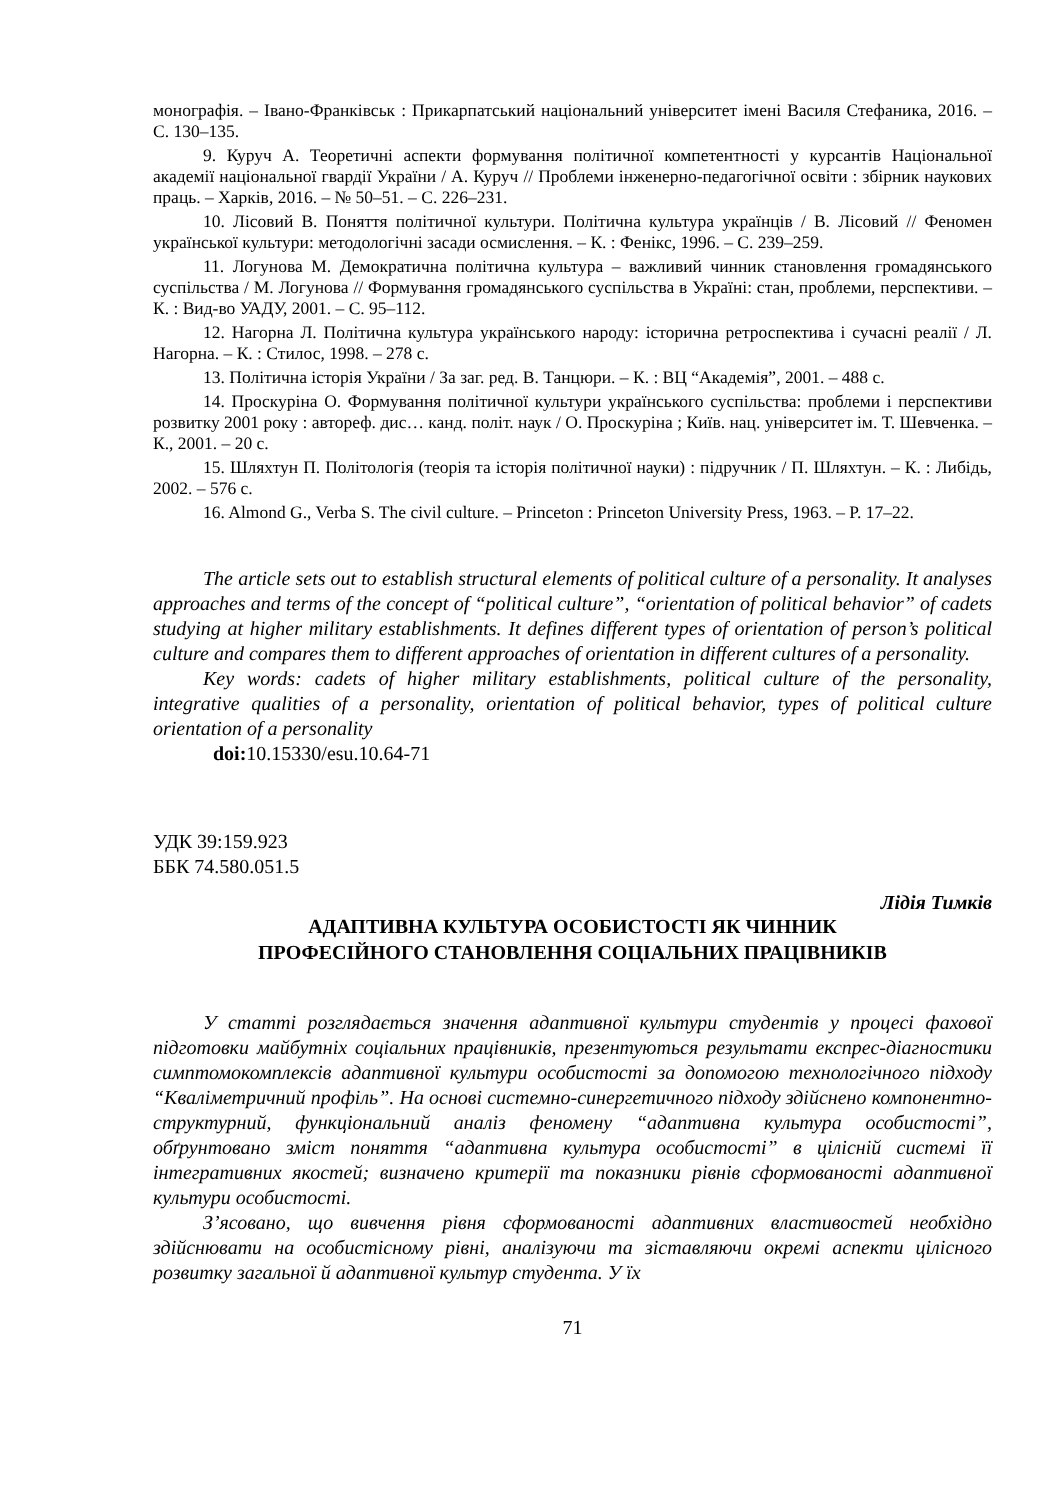монографія. – Івано-Франківськ : Прикарпатський національний університет імені Василя Стефаника, 2016. – С. 130–135.
9. Куруч А. Теоретичні аспекти формування політичної компетентності у курсантів Національної академії національної гвардії України / А. Куруч // Проблеми інженерно-педагогічної освіти : збірник наукових праць. – Харків, 2016. – № 50–51. – С. 226–231.
10. Лісовий В. Поняття політичної культури. Політична культура українців / В. Лісовий // Феномен української культури: методологічні засади осмислення. – К. : Фенікс, 1996. – С. 239–259.
11. Логунова М. Демократична політична культура – важливий чинник становлення громадянського суспільства / М. Логунова // Формування громадянського суспільства в Україні: стан, проблеми, перспективи. – К. : Вид-во УАДУ, 2001. – С. 95–112.
12. Нагорна Л. Політична культура українського народу: історична ретроспектива і сучасні реалії / Л. Нагорна. – К. : Стилос, 1998. – 278 с.
13. Політична історія України / За заг. ред. В. Танцюри. – К. : ВЦ “Академія”, 2001. – 488 с.
14. Проскуріна О. Формування політичної культури українського суспільства: проблеми і перспективи розвитку 2001 року : автореф. дис… канд. політ. наук / О. Проскуріна ; Київ. нац. університет ім. Т. Шевченка. – К., 2001. – 20 с.
15. Шляхтун П. Політологія (теорія та історія політичної науки) : підручник / П. Шляхтун. – К. : Либідь, 2002. – 576 с.
16. Almond G., Verba S. The civil culture. – Princeton : Princeton University Press, 1963. – P. 17–22.
The article sets out to establish structural elements of political culture of a personality. It analyses approaches and terms of the concept of “political culture”, “orientation of political behavior” of cadets studying at higher military establishments. It defines different types of orientation of person’s political culture and compares them to different approaches of orientation in different cultures of a personality.
Key words: cadets of higher military establishments, political culture of the personality, integrative qualities of a personality, orientation of political behavior, types of political culture orientation of a personality
doi: 10.15330/esu.10.64-71
УДК 39:159.923
ББК 74.580.051.5
Лідія Тимків
АДАПТИВНА КУЛЬТУРА ОСОБИСТОСТІ ЯК ЧИННИК
ПРОФЕСІЙНОГО СТАНОВЛЕННЯ СОЦІАЛЬНИХ ПРАЦІВНИКІВ
У статті розглядається значення адаптивної культури студентів у процесі фахової підготовки майбутніх соціальних працівників, презентуються результати експрес-діагностики симптомокомплексів адаптивної культури особистості за допомогою технологічного підходу “Кваліметричний профіль”. На основі системно-синергетичного підходу здійснено компонентно-структурний, функціональний аналіз феномену “адаптивна культура особистості”, обґрунтовано зміст поняття “адаптивна культура особистості” в цілісній системі її інтегративних якостей; визначено критерії та показники рівнів сформованості адаптивної культури особистості.
З’ясовано, що вивчення рівня сформованості адаптивних властивостей необхідно здійснювати на особистісному рівні, аналізуючи та зіставляючи окремі аспекти цілісного розвитку загальної й адаптивної культур студента. У їх
71